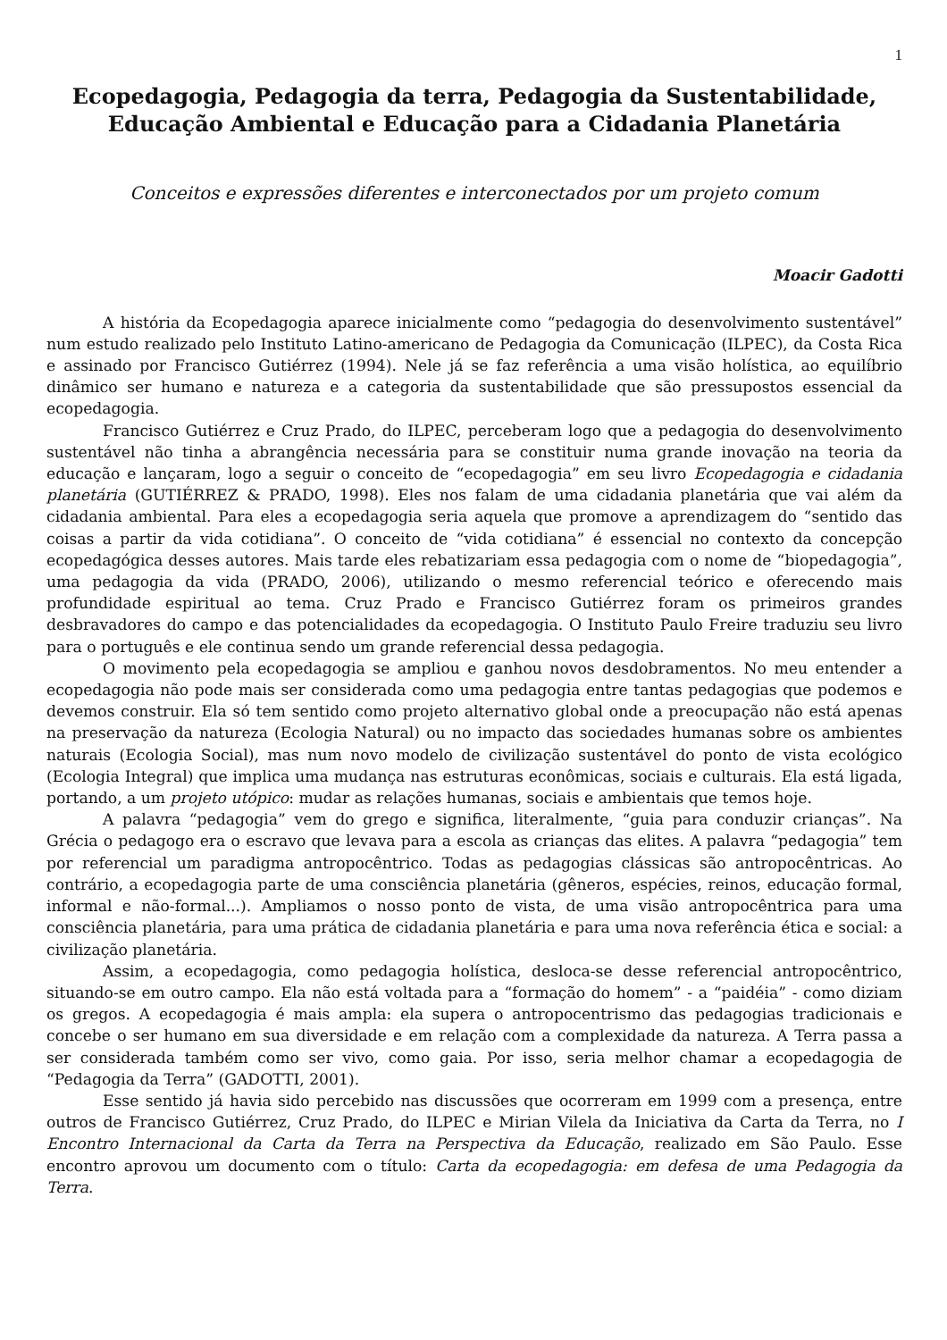1
Ecopedagogia, Pedagogia da terra, Pedagogia da Sustentabilidade, Educação Ambiental e Educação para a Cidadania Planetária
Conceitos e expressões diferentes e interconectados por um projeto comum
Moacir Gadotti
A história da Ecopedagogia aparece inicialmente como “pedagogia do desenvolvimento sustentável” num estudo realizado pelo Instituto Latino-americano de Pedagogia da Comunicação (ILPEC), da Costa Rica e assinado por Francisco Gutiérrez (1994). Nele já se faz referência a uma visão holística, ao equilíbrio dinâmico ser humano e natureza e a categoria da sustentabilidade que são pressupostos essencial da ecopedagogia.
Francisco Gutiérrez e Cruz Prado, do ILPEC, perceberam logo que a pedagogia do desenvolvimento sustentável não tinha a abrangência necessária para se constituir numa grande inovação na teoria da educação e lançaram, logo a seguir o conceito de “ecopedagogia” em seu livro Ecopedagogia e cidadania planetária (GUTIÉRREZ & PRADO, 1998). Eles nos falam de uma cidadania planetária que vai além da cidadania ambiental. Para eles a ecopedagogia seria aquela que promove a aprendizagem do “sentido das coisas a partir da vida cotidiana”. O conceito de “vida cotidiana” é essencial no contexto da concepção ecopedagógica desses autores. Mais tarde eles rebatizariam essa pedagogia com o nome de “biopedagogia”, uma pedagogia da vida (PRADO, 2006), utilizando o mesmo referencial teórico e oferecendo mais profundidade espiritual ao tema. Cruz Prado e Francisco Gutiérrez foram os primeiros grandes desbravadores do campo e das potencialidades da ecopedagogia. O Instituto Paulo Freire traduziu seu livro para o português e ele continua sendo um grande referencial dessa pedagogia.
O movimento pela ecopedagogia se ampliou e ganhou novos desdobramentos. No meu entender a ecopedagogia não pode mais ser considerada como uma pedagogia entre tantas pedagogias que podemos e devemos construir. Ela só tem sentido como projeto alternativo global onde a preocupação não está apenas na preservação da natureza (Ecologia Natural) ou no impacto das sociedades humanas sobre os ambientes naturais (Ecologia Social), mas num novo modelo de civilização sustentável do ponto de vista ecológico (Ecologia Integral) que implica uma mudança nas estruturas econômicas, sociais e culturais. Ela está ligada, portando, a um projeto utópico: mudar as relações humanas, sociais e ambientais que temos hoje.
A palavra “pedagogia” vem do grego e significa, literalmente, “guia para conduzir crianças”. Na Grécia o pedagogo era o escravo que levava para a escola as crianças das elites. A palavra “pedagogia” tem por referencial um paradigma antropocêntrico. Todas as pedagogias clássicas são antropocêntricas. Ao contrário, a ecopedagogia parte de uma consciência planetária (gêneros, espécies, reinos, educação formal, informal e não-formal...). Ampliamos o nosso ponto de vista, de uma visão antropocêntrica para uma consciência planetária, para uma prática de cidadania planetária e para uma nova referência ética e social: a civilização planetária.
Assim, a ecopedagogia, como pedagogia holística, desloca-se desse referencial antropocêntrico, situando-se em outro campo. Ela não está voltada para a “formação do homem” - a “paidéia” - como diziam os gregos. A ecopedagogia é mais ampla: ela supera o antropocentrismo das pedagogias tradicionais e concebe o ser humano em sua diversidade e em relação com a complexidade da natureza. A Terra passa a ser considerada também como ser vivo, como gaia. Por isso, seria melhor chamar a ecopedagogia de “Pedagogia da Terra” (GADOTTI, 2001).
Esse sentido já havia sido percebido nas discussões que ocorreram em 1999 com a presença, entre outros de Francisco Gutiérrez, Cruz Prado, do ILPEC e Mirian Vilela da Iniciativa da Carta da Terra, no I Encontro Internacional da Carta da Terra na Perspectiva da Educação, realizado em São Paulo. Esse encontro aprovou um documento com o título: Carta da ecopedagogia: em defesa de uma Pedagogia da Terra.